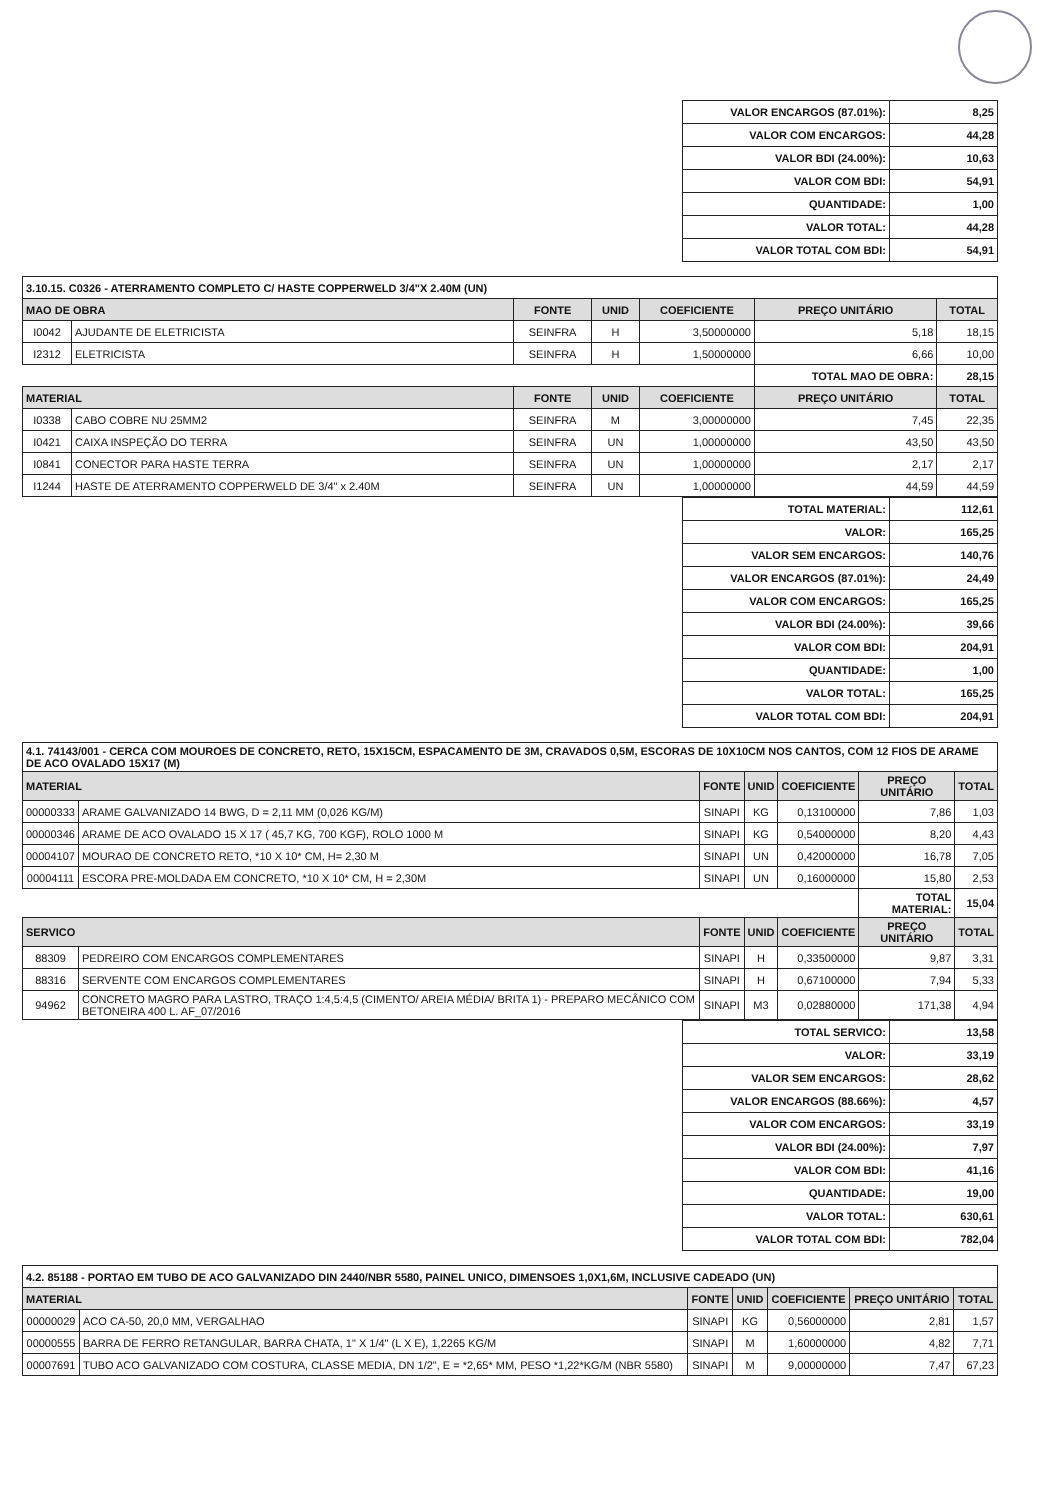| VALOR ENCARGOS (87.01%): | 8,25 |
| VALOR COM ENCARGOS: | 44,28 |
| VALOR BDI (24.00%): | 10,63 |
| VALOR COM BDI: | 54,91 |
| QUANTIDADE: | 1,00 |
| VALOR TOTAL: | 44,28 |
| VALOR TOTAL COM BDI: | 54,91 |
| 3.10.15. C0326 - ATERRAMENTO COMPLETO C/ HASTE COPPERWELD 3/4"X 2.40M (UN) | | | | | | |
| MAO DE OBRA | | FONTE | UNID | COEFICIENTE | PREÇO UNITÁRIO | TOTAL |
| I0042 | AJUDANTE DE ELETRICISTA | SEINFRA | H | 3,50000000 | 5,18 | 18,15 |
| I2312 | ELETRICISTA | SEINFRA | H | 1,50000000 | 6,66 | 10,00 |
| | | | | | TOTAL MAO DE OBRA: | 28,15 |
| MATERIAL | | FONTE | UNID | COEFICIENTE | PREÇO UNITÁRIO | TOTAL |
| I0338 | CABO COBRE NU 25MM2 | SEINFRA | M | 3,00000000 | 7,45 | 22,35 |
| I0421 | CAIXA INSPEÇÃO DO TERRA | SEINFRA | UN | 1,00000000 | 43,50 | 43,50 |
| I0841 | CONECTOR PARA HASTE TERRA | SEINFRA | UN | 1,00000000 | 2,17 | 2,17 |
| I1244 | HASTE DE ATERRAMENTO COPPERWELD DE 3/4" x 2.40M | SEINFRA | UN | 1,00000000 | 44,59 | 44,59 |
| TOTAL MATERIAL: | 112,61 |
| VALOR: | 165,25 |
| VALOR SEM ENCARGOS: | 140,76 |
| VALOR ENCARGOS (87.01%): | 24,49 |
| VALOR COM ENCARGOS: | 165,25 |
| VALOR BDI (24.00%): | 39,66 |
| VALOR COM BDI: | 204,91 |
| QUANTIDADE: | 1,00 |
| VALOR TOTAL: | 165,25 |
| VALOR TOTAL COM BDI: | 204,91 |
| 4.1. 74143/001 - CERCA COM MOUROES DE CONCRETO, RETO, 15X15CM, ESPACAMENTO DE 3M, CRAVADOS 0,5M, ESCORAS DE 10X10CM NOS CANTOS, COM 12 FIOS DE ARAME DE ACO OVALADO 15X17 (M) | | | | | | |
| MATERIAL | | FONTE | UNID | COEFICIENTE | PREÇO UNITÁRIO | TOTAL |
| 00000333 | ARAME GALVANIZADO 14 BWG, D = 2,11 MM (0,026 KG/M) | SINAPI | KG | 0,13100000 | 7,86 | 1,03 |
| 00000346 | ARAME DE ACO OVALADO 15 X 17 ( 45,7 KG, 700 KGF), ROLO 1000 M | SINAPI | KG | 0,54000000 | 8,20 | 4,43 |
| 00004107 | MOURAO DE CONCRETO RETO, *10 X 10* CM, H= 2,30 M | SINAPI | UN | 0,42000000 | 16,78 | 7,05 |
| 00004111 | ESCORA PRE-MOLDADA EM CONCRETO, *10 X 10* CM, H = 2,30M | SINAPI | UN | 0,16000000 | 15,80 | 2,53 |
| | | | | | TOTAL MATERIAL: | 15,04 |
| SERVICO | | FONTE | UNID | COEFICIENTE | PREÇO UNITÁRIO | TOTAL |
| 88309 | PEDREIRO COM ENCARGOS COMPLEMENTARES | SINAPI | H | 0,33500000 | 9,87 | 3,31 |
| 88316 | SERVENTE COM ENCARGOS COMPLEMENTARES | SINAPI | H | 0,67100000 | 7,94 | 5,33 |
| 94962 | CONCRETO MAGRO PARA LASTRO, TRAÇO 1:4,5:4,5 (CIMENTO/ AREIA MÉDIA/ BRITA 1) - PREPARO MECÂNICO COM BETONEIRA 400 L. AF_07/2016 | SINAPI | M3 | 0,02880000 | 171,38 | 4,94 |
| TOTAL SERVICO: | 13,58 |
| VALOR: | 33,19 |
| VALOR SEM ENCARGOS: | 28,62 |
| VALOR ENCARGOS (88.66%): | 4,57 |
| VALOR COM ENCARGOS: | 33,19 |
| VALOR BDI (24.00%): | 7,97 |
| VALOR COM BDI: | 41,16 |
| QUANTIDADE: | 19,00 |
| VALOR TOTAL: | 630,61 |
| VALOR TOTAL COM BDI: | 782,04 |
| 4.2. 85188 - PORTAO EM TUBO DE ACO GALVANIZADO DIN 2440/NBR 5580, PAINEL UNICO, DIMENSOES 1,0X1,6M, INCLUSIVE CADEADO (UN) | | | | | | |
| MATERIAL | | FONTE | UNID | COEFICIENTE | PREÇO UNITÁRIO | TOTAL |
| 00000029 | ACO CA-50, 20,0 MM, VERGALHAO | SINAPI | KG | 0,56000000 | 2,81 | 1,57 |
| 00000555 | BARRA DE FERRO RETANGULAR, BARRA CHATA, 1" X 1/4" (L X E), 1,2265 KG/M | SINAPI | M | 1,60000000 | 4,82 | 7,71 |
| 00007691 | TUBO ACO GALVANIZADO COM COSTURA, CLASSE MEDIA, DN 1/2", E = *2,65* MM, PESO *1,22*KG/M (NBR 5580) | SINAPI | M | 9,00000000 | 7,47 | 67,23 |